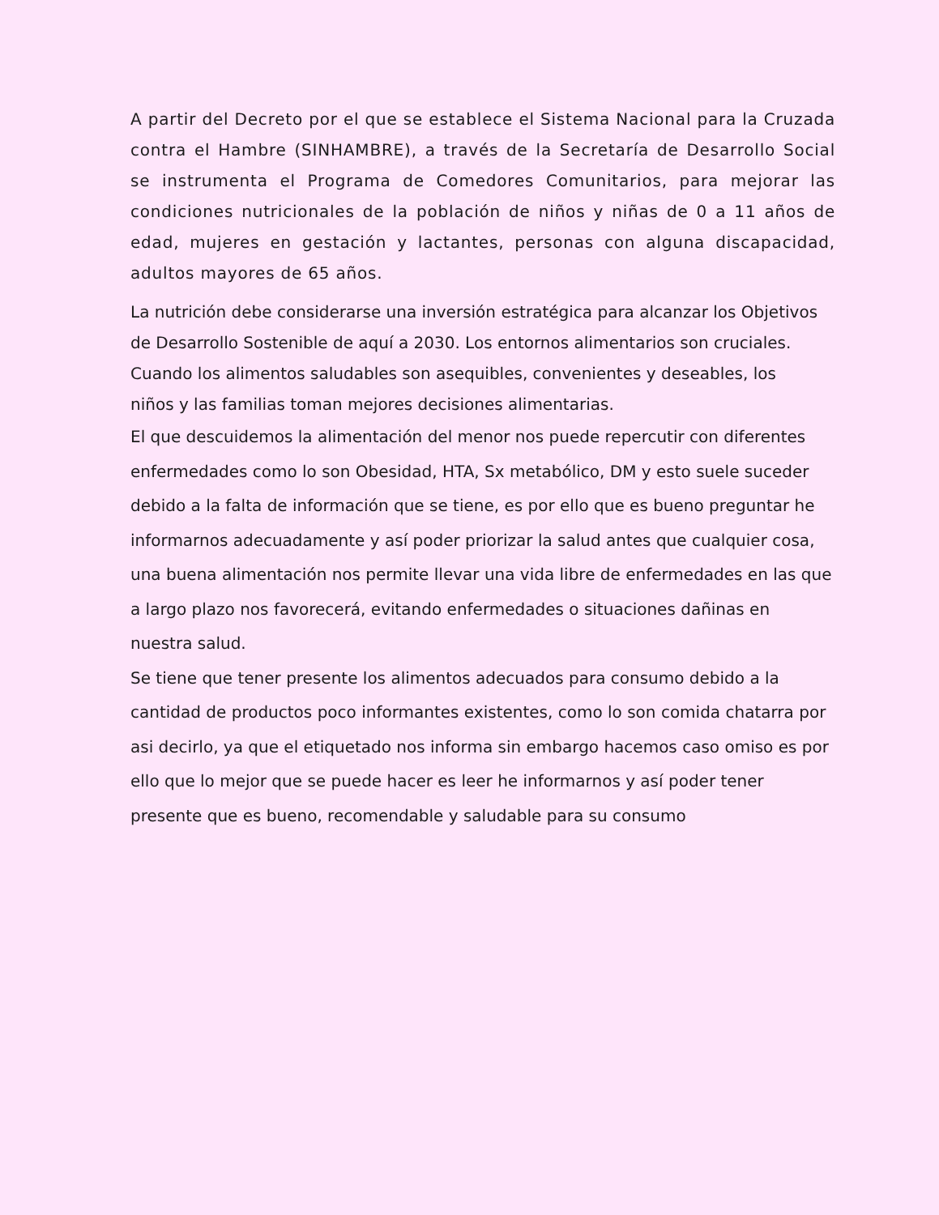A partir del Decreto por el que se establece el Sistema Nacional para la Cruzada contra el Hambre (SINHAMBRE), a través de la Secretaría de Desarrollo Social se instrumenta el Programa de Comedores Comunitarios, para mejorar las condiciones nutricionales de la población de niños y niñas de 0 a 11 años de edad, mujeres en gestación y lactantes, personas con alguna discapacidad, adultos mayores de 65 años.
La nutrición debe considerarse una inversión estratégica para alcanzar los Objetivos de Desarrollo Sostenible de aquí a 2030. Los entornos alimentarios son cruciales. Cuando los alimentos saludables son asequibles, convenientes y deseables, los
niños y las familias toman mejores decisiones alimentarias.
El que descuidemos la alimentación del menor nos puede repercutir con diferentes enfermedades como lo son Obesidad, HTA, Sx metabólico, DM y esto suele suceder debido a la falta de información que se tiene, es por ello que es bueno preguntar he informarnos adecuadamente y así poder priorizar la salud antes que cualquier cosa, una buena alimentación nos permite llevar una vida libre de enfermedades en las que a largo plazo nos favorecerá, evitando enfermedades o situaciones dañinas en nuestra salud.
Se tiene que tener presente los alimentos adecuados para consumo debido a la cantidad de productos poco informantes existentes, como lo son comida chatarra por asi decirlo, ya que el etiquetado nos informa sin embargo hacemos caso omiso es por ello que lo mejor que se puede hacer es leer he informarnos y así poder tener presente que es bueno, recomendable y saludable para su consumo